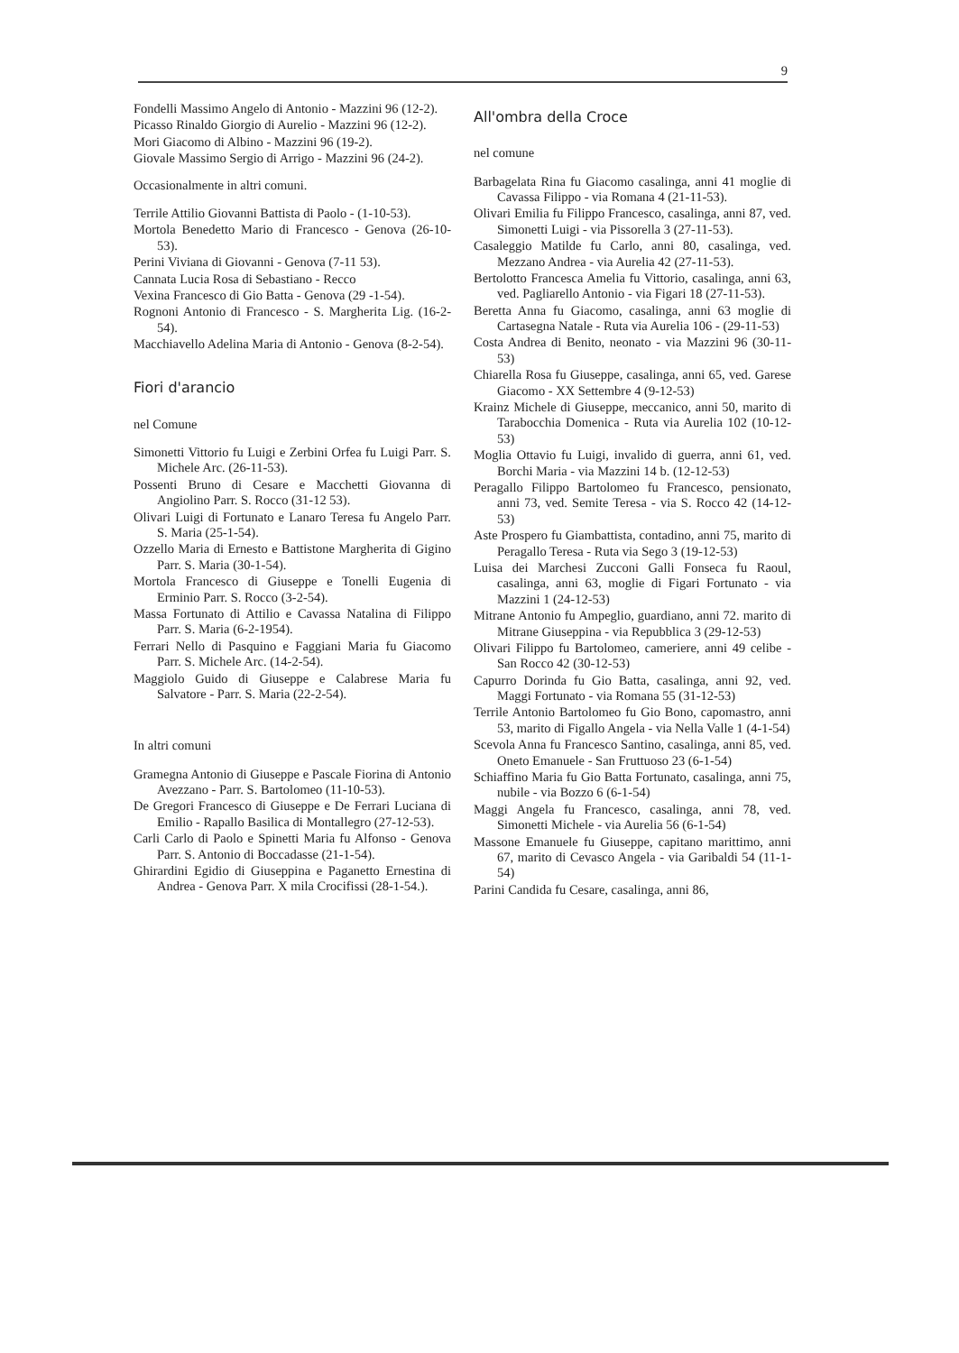9
Fondelli Massimo Angelo di Antonio - Mazzini 96 (12-2).
Picasso Rinaldo Giorgio di Aurelio - Mazzini 96 (12-2).
Mori Giacomo di Albino - Mazzini 96 (19-2).
Giovale Massimo Sergio di Arrigo - Mazzini 96 (24-2).
Occasionalmente in altri comuni.
Terrile Attilio Giovanni Battista di Paolo - (1-10-53).
Mortola Benedetto Mario di Francesco - Genova (26-10-53).
Perini Viviana di Giovanni - Genova (7-11 53).
Cannata Lucia Rosa di Sebastiano - Recco
Vexina Francesco di Gio Batta - Genova (29 -1-54).
Rognoni Antonio di Francesco - S. Margherita Lig. (16-2-54).
Macchiavello Adelina Maria di Antonio - Genova (8-2-54).
Fiori d'arancio
nel Comune
Simonetti Vittorio fu Luigi e Zerbini Orfea fu Luigi Parr. S. Michele Arc. (26-11-53).
Possenti Bruno di Cesare e Macchetti Giovanna di Angiolino Parr. S. Rocco (31-12 53).
Olivari Luigi di Fortunato e Lanaro Teresa fu Angelo Parr. S. Maria (25-1-54).
Ozzello Maria di Ernesto e Battistone Margherita di Gigino Parr. S. Maria (30-1-54).
Mortola Francesco di Giuseppe e Tonelli Eugenia di Erminio Parr. S. Rocco (3-2-54).
Massa Fortunato di Attilio e Cavassa Natalina di Filippo Parr. S. Maria (6-2-1954).
Ferrari Nello di Pasquino e Faggiani Maria fu Giacomo Parr. S. Michele Arc. (14-2-54).
Maggiolo Guido di Giuseppe e Calabrese Maria fu Salvatore - Parr. S. Maria (22-2-54).
In altri comuni
Gramegna Antonio di Giuseppe e Pascale Fiorina di Antonio Avezzano - Parr. S. Bartolomeo (11-10-53).
De Gregori Francesco di Giuseppe e De Ferrari Luciana di Emilio - Rapallo Basilica di Montallegro (27-12-53).
Carli Carlo di Paolo e Spinetti Maria fu Alfonso - Genova Parr. S. Antonio di Boccadasse (21-1-54).
Ghirardini Egidio di Giuseppina e Paganetto Ernestina di Andrea - Genova Parr. X mila Crocifissi (28-1-54.).
All'ombra della Croce
nel comune
Barbagelata Rina fu Giacomo casalinga, anni 41 moglie di Cavassa Filippo - via Romana 4 (21-11-53).
Olivari Emilia fu Filippo Francesco, casalinga, anni 87, ved. Simonetti Luigi - via Pissorella 3 (27-11-53).
Casaleggio Matilde fu Carlo, anni 80, casalinga, ved. Mezzano Andrea - via Aurelia 42 (27-11-53).
Bertolotto Francesca Amelia fu Vittorio, casalinga, anni 63, ved. Pagliarello Antonio - via Figari 18 (27-11-53).
Beretta Anna fu Giacomo, casalinga, anni 63 moglie di Cartasegna Natale - Ruta via Aurelia 106 - (29-11-53)
Costa Andrea di Benito, neonato - via Mazzini 96 (30-11-53)
Chiarella Rosa fu Giuseppe, casalinga, anni 65, ved. Garese Giacomo - XX Settembre 4 (9-12-53)
Krainz Michele di Giuseppe, meccanico, anni 50, marito di Tarabocchia Domenica - Ruta via Aurelia 102 (10-12-53)
Moglia Ottavio fu Luigi, invalido di guerra, anni 61, ved. Borchi Maria - via Mazzini 14 b. (12-12-53)
Peragallo Filippo Bartolomeo fu Francesco, pensionato, anni 73, ved. Semite Teresa - via S. Rocco 42 (14-12-53)
Aste Prospero fu Giambattista, contadino, anni 75, marito di Peragallo Teresa - Ruta via Sego 3 (19-12-53)
Luisa dei Marchesi Zucconi Galli Fonseca fu Raoul, casalinga, anni 63, moglie di Figari Fortunato - via Mazzini 1 (24-12-53)
Mitrane Antonio fu Ampeglio, guardiano, anni 72. marito di Mitrane Giuseppina - via Repubblica 3 (29-12-53)
Olivari Filippo fu Bartolomeo, cameriere, anni 49 celibe - San Rocco 42 (30-12-53)
Capurro Dorinda fu Gio Batta, casalinga, anni 92, ved. Maggi Fortunato - via Romana 55 (31-12-53)
Terrile Antonio Bartolomeo fu Gio Bono, capomastro, anni 53, marito di Figallo Angela - via Nella Valle 1 (4-1-54)
Scevola Anna fu Francesco Santino, casalinga, anni 85, ved. Oneto Emanuele - San Fruttuoso 23 (6-1-54)
Schiaffino Maria fu Gio Batta Fortunato, casalinga, anni 75, nubile - via Bozzo 6 (6-1-54)
Maggi Angela fu Francesco, casalinga, anni 78, ved. Simonetti Michele - via Aurelia 56 (6-1-54)
Massone Emanuele fu Giuseppe, capitano marittimo, anni 67, marito di Cevasco Angela - via Garibaldi 54 (11-1-54)
Parini Candida fu Cesare, casalinga, anni 86,